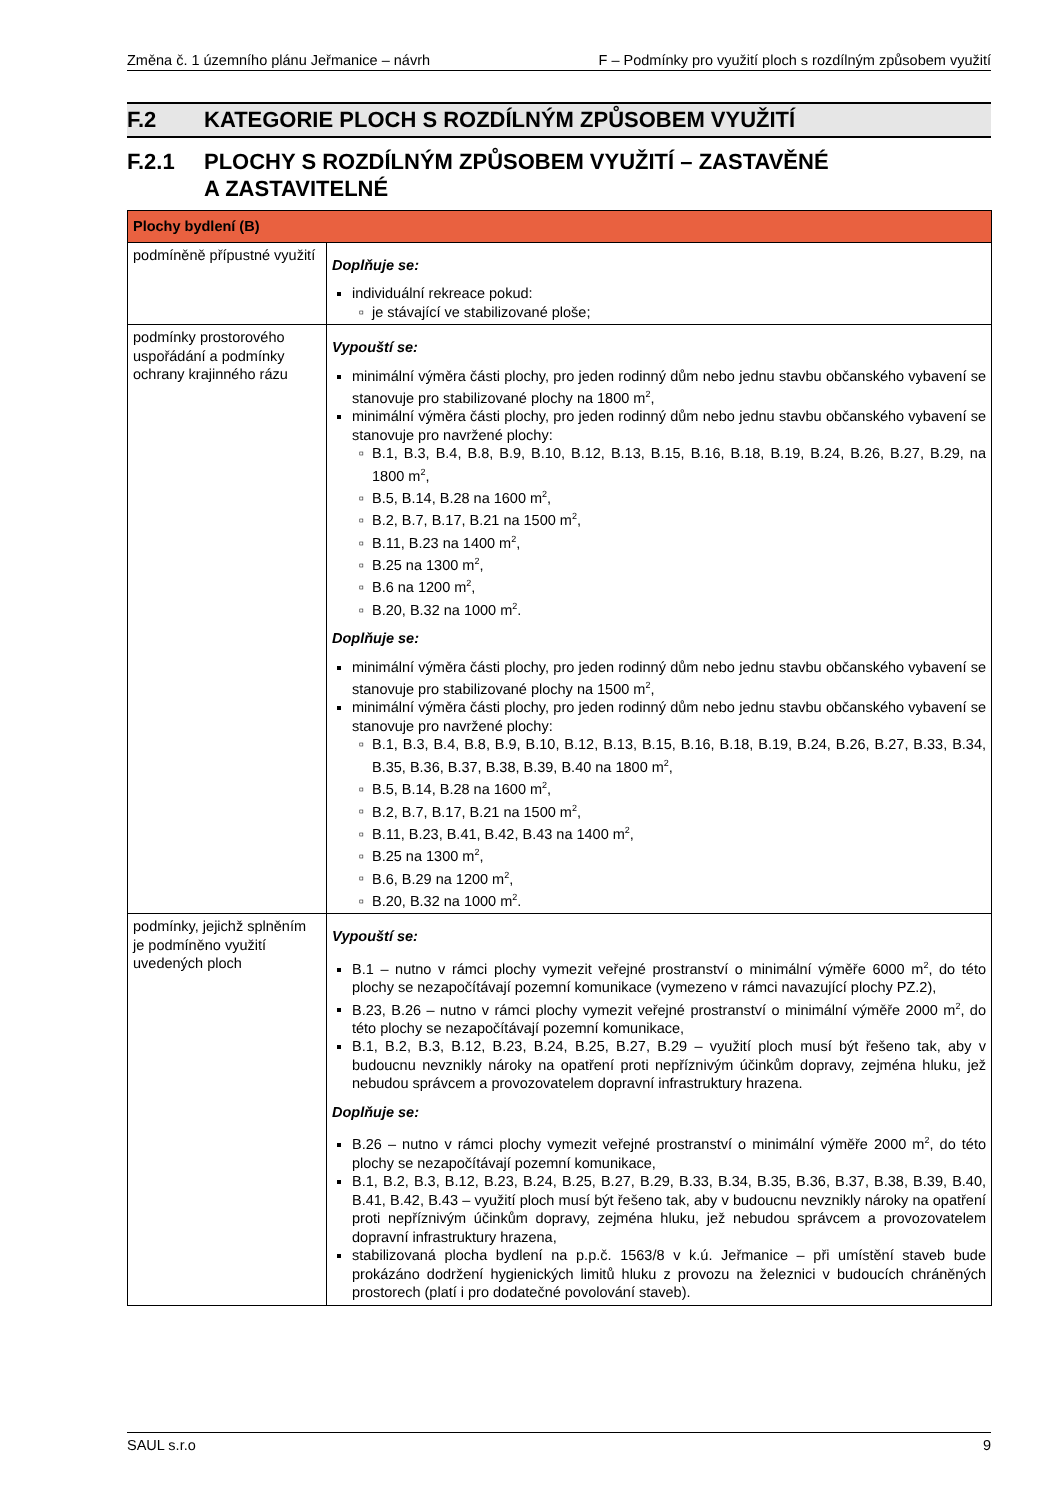Změna č. 1 územního plánu Jeřmanice – návrh F – Podmínky pro využití ploch s rozdílným způsobem využití
F.2 KATEGORIE PLOCH S ROZDÍLNÝM ZPŮSOBEM VYUŽITÍ
F.2.1 PLOCHY S ROZDÍLNÝM ZPŮSOBEM VYUŽITÍ – ZASTAVĚNÉ
A ZASTAVITELNÉ
| Plochy bydlení (B) | |
| --- | --- |
| podmíněně přípustné využití | Doplňuje se: individuální rekreace pokud: je stávající ve stabilizované ploše; |
| podmínky prostorového uspořádání a podmínky ochrany krajinného rázu | Vypouští se: minimální výměra části plochy, pro jeden rodinný dům nebo jednu stavbu občanského vybavení se stanovuje pro stabilizované plochy na 1800 m<sup>2</sup>, minimální výměra části plochy, pro jeden rodinný dům nebo jednu stavbu občanského vybavení se stanovuje pro navržené plochy: B.1, B.3, B.4, B.8, B.9, B.10, B.12, B.13, B.15, B.16, B.18, B.19, B.24, B.26, B.27, B.29, na 1800 m<sup>2</sup>, B.5, B.14, B.28 na 1600 m<sup>2</sup>, B.2, B.7, B.17, B.21 na 1500 m<sup>2</sup>, B.11, B.23 na 1400 m<sup>2</sup>, B.25 na 1300 m<sup>2</sup>, B.6 na 1200 m<sup>2</sup>, B.20, B.32 na 1000 m<sup>2</sup>. Doplňuje se: minimální výměra části plochy, pro jeden rodinný dům nebo jednu stavbu občanského vybavení se stanovuje pro stabilizované plochy na 1500 m<sup>2</sup>, minimální výměra části plochy, pro jeden rodinný dům nebo jednu stavbu občanského vybavení se stanovuje pro navržené plochy: B.1, B.3, B.4, B.8, B.9, B.10, B.12, B.13, B.15, B.16, B.18, B.19, B.24, B.26, B.27, B.33, B.34, B.35, B.36, B.37, B.38, B.39, B.40 na 1800 m<sup>2</sup>, B.5, B.14, B.28 na 1600 m<sup>2</sup>, B.2, B.7, B.17, B.21 na 1500 m<sup>2</sup>, B.11, B.23, B.41, B.42, B.43 na 1400 m<sup>2</sup>, B.25 na 1300 m<sup>2</sup>, B.6, B.29 na 1200 m<sup>2</sup>, B.20, B.32 na 1000 m<sup>2</sup>. |
| podmínky, jejichž splněním je podmíněno využití uvedených ploch | Vypouští se: B.1 – nutno v rámci plochy vymezit veřejné prostranství o minimální výměře 6000 m<sup>2</sup>, do této plochy se nezapočítávají pozemní komunikace (vymezeno v rámci navazující plochy PZ.2), B.23, B.26 – nutno v rámci plochy vymezit veřejné prostranství o minimální výměře 2000 m<sup>2</sup>, do této plochy se nezapočítávají pozemní komunikace, B.1, B.2, B.3, B.12, B.23, B.24, B.25, B.27, B.29 – využití ploch musí být řešeno tak, aby v budoucnu nevznikly nároky na opatření proti nepříznivým účinkům dopravy, zejména hluku, jež nebudou správcem a provozovatelem dopravní infrastruktury hrazena. Doplňuje se: B.26 – nutno v rámci plochy vymezit veřejné prostranství o minimální výměře 2000 m<sup>2</sup>, do této plochy se nezapočítávají pozemní komunikace, B.1, B.2, B.3, B.12, B.23, B.24, B.25, B.27, B.29, B.33, B.34, B.35, B.36, B.37, B.38, B.39, B.40, B.41, B.42, B.43 – využití ploch musí být řešeno tak, aby v budoucnu nevznikly nároky na opatření proti nepříznivým účinkům dopravy, zejména hluku, jež nebudou správcem a provozovatelem dopravní infrastruktury hrazena, stabilizovaná plocha bydlení na p.p.č. 1563/8 v k.ú. Jeřmanice – při umístění staveb bude prokázáno dodržení hygienických limitů hluku z provozu na železnici v budoucích chráněných prostorech (platí i pro dodatečné povolování staveb). |
SAUL s.r.o 9